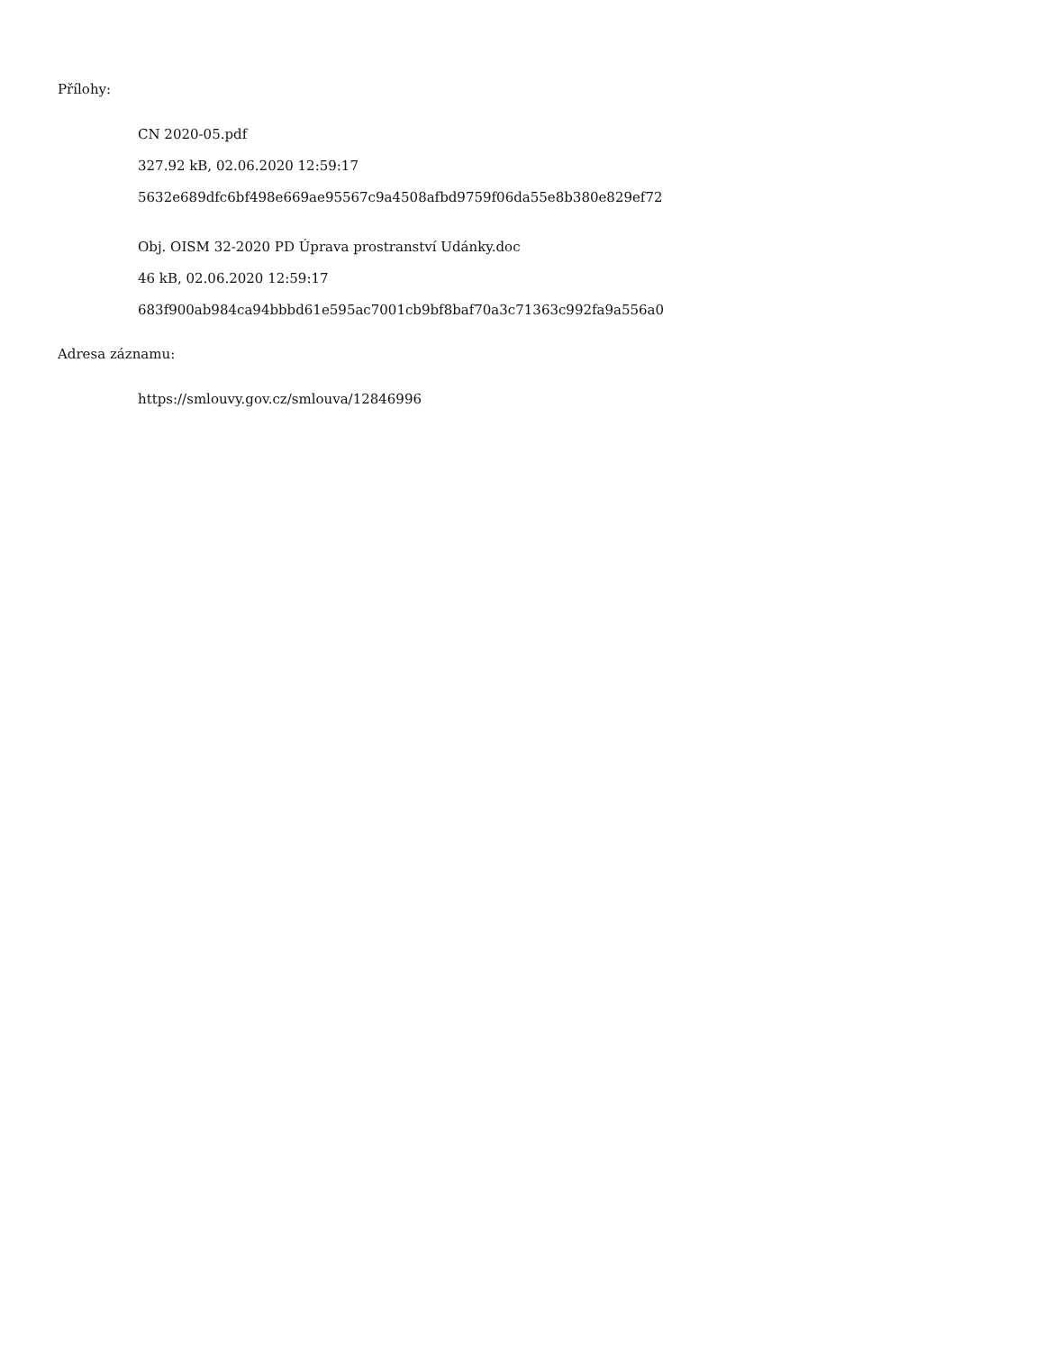Přílohy:
CN 2020-05.pdf
327.92 kB, 02.06.2020 12:59:17
5632e689dfc6bf498e669ae95567c9a4508afbd9759f06da55e8b380e829ef72
Obj. OISM 32-2020 PD Úprava prostranství Udánky.doc
46 kB, 02.06.2020 12:59:17
683f900ab984ca94bbbd61e595ac7001cb9bf8baf70a3c71363c992fa9a556a0
Adresa záznamu:
https://smlouvy.gov.cz/smlouva/12846996